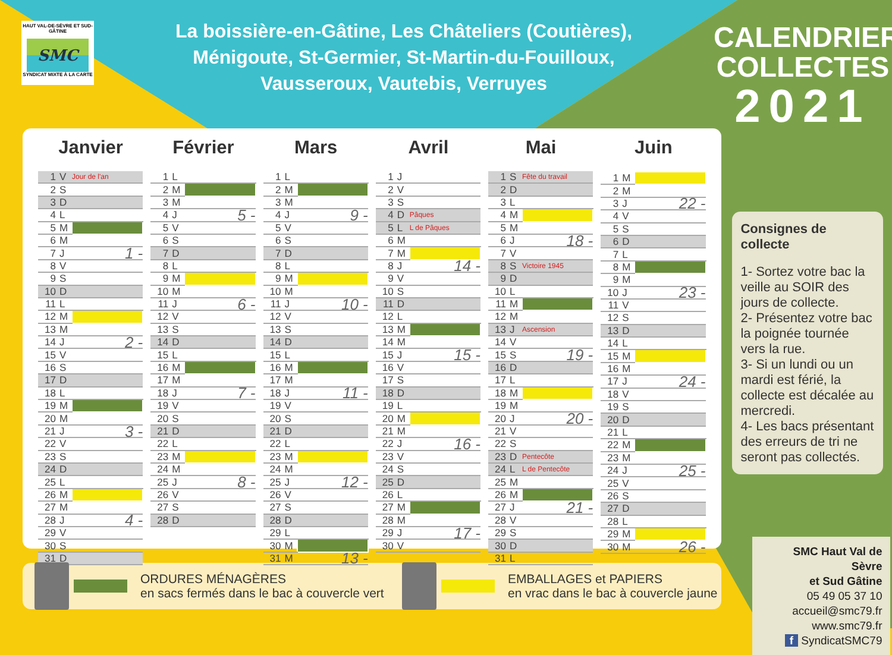HAUT VAL-DE-SÈVRE ET SUD-GÂTINE
SMC
SYNDICAT MIXTE À LA CARTE
La boissière-en-Gâtine, Les Châteliers (Coutières),
Ménigoute, St-Germier, St-Martin-du-Fouilloux,
Vausseroux, Vautebis, Verruyes
CALENDRIER
COLLECTES
2021
Janvier
| 1 | V | Jour de l'an |
| 2 | S | |
| 3 | D | |
| 4 | L | |
| 5 | M | |
| 6 | M | |
| 7 | J | 1 - |
| 8 | V | |
| 9 | S | |
| 10 | D | |
| 11 | L | |
| 12 | M | |
| 13 | M | |
| 14 | J | 2 - |
| 15 | V | |
| 16 | S | |
| 17 | D | |
| 18 | L | |
| 19 | M | |
| 20 | M | |
| 21 | J | 3 - |
| 22 | V | |
| 23 | S | |
| 24 | D | |
| 25 | L | |
| 26 | M | |
| 27 | M | |
| 28 | J | 4 - |
| 29 | V | |
| 30 | S | |
| 31 | D | |
Février
| 1 | L | |
| 2 | M | |
| 3 | M | |
| 4 | J | 5 - |
| 5 | V | |
| 6 | S | |
| 7 | D | |
| 8 | L | |
| 9 | M | |
| 10 | M | |
| 11 | J | 6 - |
| 12 | V | |
| 13 | S | |
| 14 | D | |
| 15 | L | |
| 16 | M | |
| 17 | M | |
| 18 | J | 7 - |
| 19 | V | |
| 20 | S | |
| 21 | D | |
| 22 | L | |
| 23 | M | |
| 24 | M | |
| 25 | J | 8 - |
| 26 | V | |
| 27 | S | |
| 28 | D | |
Mars
| 1 | L | |
| 2 | M | |
| 3 | M | |
| 4 | J | 9 - |
| 5 | V | |
| 6 | S | |
| 7 | D | |
| 8 | L | |
| 9 | M | |
| 10 | M | |
| 11 | J | 10 - |
| 12 | V | |
| 13 | S | |
| 14 | D | |
| 15 | L | |
| 16 | M | |
| 17 | M | |
| 18 | J | 11 - |
| 19 | V | |
| 20 | S | |
| 21 | D | |
| 22 | L | |
| 23 | M | |
| 24 | M | |
| 25 | J | 12 - |
| 26 | V | |
| 27 | S | |
| 28 | D | |
| 29 | L | |
| 30 | M | |
| 31 | M | 13 - |
Avril
| 1 | J | |
| 2 | V | |
| 3 | S | |
| 4 | D | Pâques |
| 5 | L | L de Pâques |
| 6 | M | |
| 7 | M | |
| 8 | J | 14 - |
| 9 | V | |
| 10 | S | |
| 11 | D | |
| 12 | L | |
| 13 | M | |
| 14 | M | |
| 15 | J | 15 - |
| 16 | V | |
| 17 | S | |
| 18 | D | |
| 19 | L | |
| 20 | M | |
| 21 | M | |
| 22 | J | 16 - |
| 23 | V | |
| 24 | S | |
| 25 | D | |
| 26 | L | |
| 27 | M | |
| 28 | M | |
| 29 | J | 17 - |
| 30 | V | |
Mai
| 1 | S | Fête du travail |
| 2 | D | |
| 3 | L | |
| 4 | M | |
| 5 | M | |
| 6 | J | 18 - |
| 7 | V | |
| 8 | S | Victoire 1945 |
| 9 | D | |
| 10 | L | |
| 11 | M | |
| 12 | M | |
| 13 | J | Ascension |
| 14 | V | |
| 15 | S | 19 - |
| 16 | D | |
| 17 | L | |
| 18 | M | |
| 19 | M | |
| 20 | J | 20 - |
| 21 | V | |
| 22 | S | |
| 23 | D | Pentecôte |
| 24 | L | L de Pentecôte |
| 25 | M | |
| 26 | M | |
| 27 | J | 21 - |
| 28 | V | |
| 29 | S | |
| 30 | D | |
| 31 | L | |
Juin
| 1 | M | |
| 2 | M | |
| 3 | J | 22 - |
| 4 | V | |
| 5 | S | |
| 6 | D | |
| 7 | L | |
| 8 | M | |
| 9 | M | |
| 10 | J | 23 - |
| 11 | V | |
| 12 | S | |
| 13 | D | |
| 14 | L | |
| 15 | M | |
| 16 | M | |
| 17 | J | 24 - |
| 18 | V | |
| 19 | S | |
| 20 | D | |
| 21 | L | |
| 22 | M | |
| 23 | M | |
| 24 | J | 25 - |
| 25 | V | |
| 26 | S | |
| 27 | D | |
| 28 | L | |
| 29 | M | |
| 30 | M | 26 - |
ORDURES MÉNAGÈRES
en sacs fermés dans le bac à couvercle vert
EMBALLAGES et PAPIERS
en vrac dans le bac à couvercle jaune
Consignes de collecte
1- Sortez votre bac la veille au SOIR des jours de collecte.
2- Présentez votre bac la poignée tournée vers la rue.
3- Si un lundi ou un mardi est férié, la collecte est décalée au mercredi.
4- Les bacs présentant des erreurs de tri ne seront pas collectés.
SMC Haut Val de Sèvre
et Sud Gâtine
05 49 05 37 10
accueil@smc79.fr
www.smc79.fr
f SyndicatSMC79